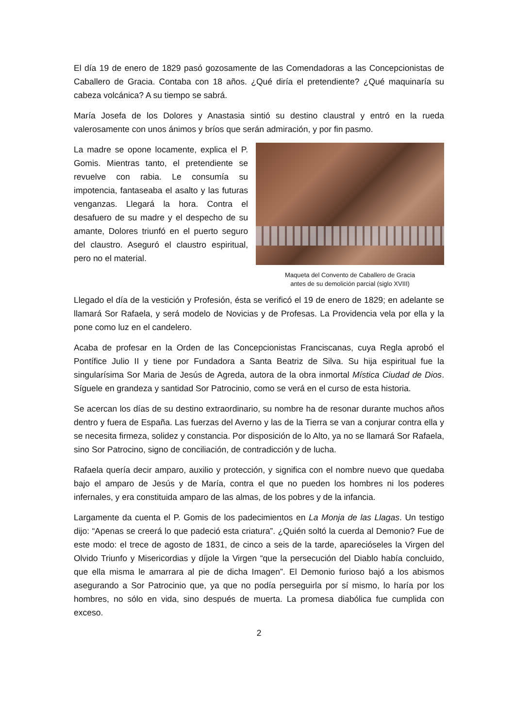El día 19 de enero de 1829 pasó gozosamente de las Comendadoras a las Concepcionistas de Caballero de Gracia. Contaba con 18 años. ¿Qué diría el pretendiente? ¿Qué maquinaría su cabeza volcánica? A su tiempo se sabrá.
María Josefa de los Dolores y Anastasia sintió su destino claustral y entró en la rueda valerosamente con unos ánimos y bríos que serán admiración, y por fin pasmo.
La madre se opone locamente, explica el P. Gomis. Mientras tanto, el pretendiente se revuelve con rabia. Le consumía su impotencia, fantaseaba el asalto y las futuras venganzas. Llegará la hora. Contra el desafuero de su madre y el despecho de su amante, Dolores triunfó en el puerto seguro del claustro. Aseguró el claustro espiritual, pero no el material.
Maqueta del Convento de Caballero de Gracia
antes de su demolición parcial (siglo XVIII)
Llegado el día de la vestición y Profesión, ésta se verificó el 19 de enero de 1829; en adelante se llamará Sor Rafaela, y será modelo de Novicias y de Profesas. La Providencia vela por ella y la pone como luz en el candelero.
Acaba de profesar en la Orden de las Concepcionistas Franciscanas, cuya Regla aprobó el Pontífice Julio II y tiene por Fundadora a Santa Beatriz de Silva. Su hija espiritual fue la singularísima Sor Maria de Jesús de Agreda, autora de la obra inmortal Mística Ciudad de Dios. Síguele en grandeza y santidad Sor Patrocinio, como se verá en el curso de esta historia.
Se acercan los días de su destino extraordinario, su nombre ha de resonar durante muchos años dentro y fuera de España. Las fuerzas del Averno y las de la Tierra se van a conjurar contra ella y se necesita firmeza, solidez y constancia. Por disposición de lo Alto, ya no se llamará Sor Rafaela, sino Sor Patrocino, signo de conciliación, de contradicción y de lucha.
Rafaela quería decir amparo, auxilio y protección, y significa con el nombre nuevo que quedaba bajo el amparo de Jesús y de María, contra el que no pueden los hombres ni los poderes infernales, y era constituida amparo de las almas, de los pobres y de la infancia.
Largamente da cuenta el P. Gomis de los padecimientos en La Monja de las Llagas. Un testigo dijo: “Apenas se creerá lo que padeció esta criatura”. ¿Quién soltó la cuerda al Demonio? Fue de este modo: el trece de agosto de 1831, de cinco a seis de la tarde, aparecióseles la Virgen del Olvido Triunfo y Misericordias y díjole la Virgen “que la persecución del Diablo había concluido, que ella misma le amarrara al pie de dicha Imagen”. El Demonio furioso bajó a los abismos asegurando a Sor Patrocinio que, ya que no podía perseguirla por sí mismo, lo haría por los hombres, no sólo en vida, sino después de muerta. La promesa diabólica fue cumplida con exceso.
2